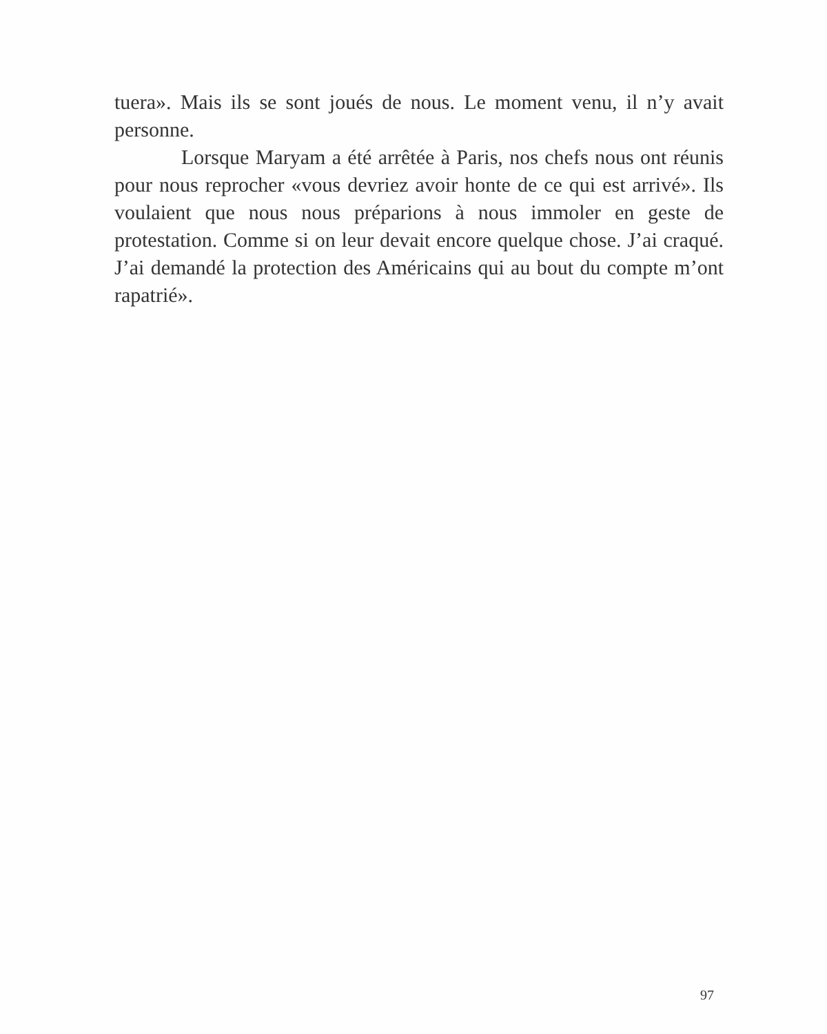tuera». Mais ils se sont joués de nous. Le moment venu, il n’y avait personne.
Lorsque Maryam a été arrêtée à Paris, nos chefs nous ont réunis pour nous reprocher «vous devriez avoir honte de ce qui est arrivé». Ils voulaient que nous nous préparions à nous immoler en geste de protestation. Comme si on leur devait encore quelque chose. J’ai craqué. J’ai demandé la protection des Américains qui au bout du compte m’ont rapatrié».
97